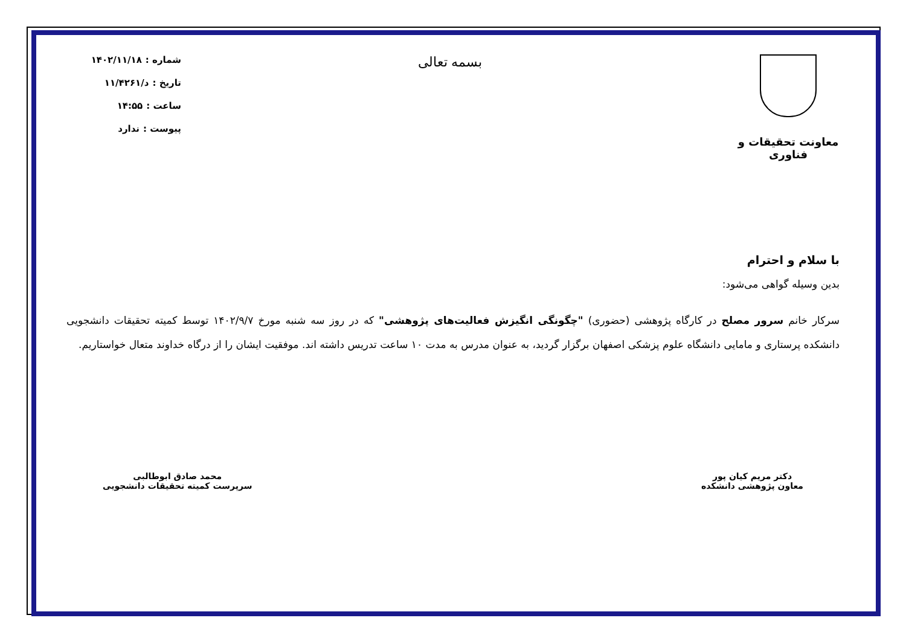معاونت تحقیقات و فناوری
بسمه تعالی
شماره : ۱۴۰۲/۱۱/۱۸
تاریخ : د/۱۱/۴۲۶۱
ساعت : ۱۴:۵۵
پیوست : ندارد
با سلام و احترام
بدین وسیله گواهی می‌شود:
سرکار خانم سرور مصلح در کارگاه پژوهشی (حضوری) "چگونگی انگیزش فعالیت‌های پژوهشی" که در روز سه شنبه مورخ ۱۴۰۲/۹/۷ توسط کمیته تحقیقات دانشجویی دانشکده پرستاری و مامایی دانشگاه علوم پزشکی اصفهان برگزار گردید، به عنوان مدرس به مدت ۱۰ ساعت تدریس داشته اند. موفقیت ایشان را از درگاه خداوند متعال خواستاریم.
دکتر مریم کیان پور
معاون پژوهشی دانشکده
محمد صادق ابوطالبی
سرپرست کمیته تحقیقات دانشجویی